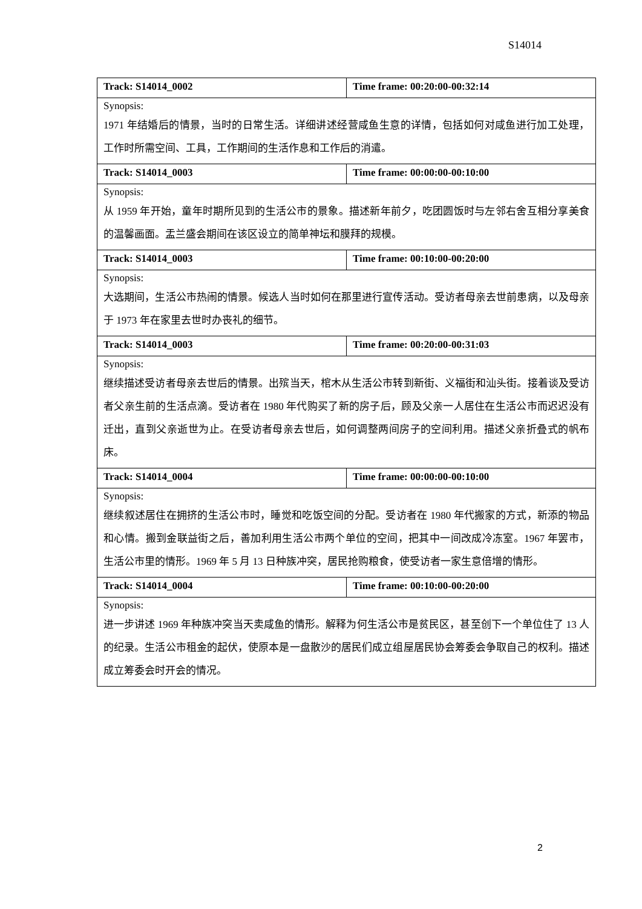S14014
| Track: S14014_0002 | Time frame: 00:20:00-00:32:14 |
| Synopsis: 1971 年结婚后的情景，当时的日常生活。详细讲述经营咸鱼生意的详情，包括如何对咸鱼进行加工处理，工作时所需空间、工具，工作期间的生活作息和工作后的消遣。 | |
| Track: S14014_0003 | Time frame: 00:00:00-00:10:00 |
| Synopsis: 从 1959 年开始，童年时期所见到的生活公市的景象。描述新年前夕，吃团圆饭时与左邻右舍互相分享美食的温馨画面。盂兰盛会期间在该区设立的简单神坛和膜拜的规模。 | |
| Track: S14014_0003 | Time frame: 00:10:00-00:20:00 |
| Synopsis: 大选期间，生活公市热闹的情景。候选人当时如何在那里进行宣传活动。受访者母亲去世前患病，以及母亲于 1973 年在家里去世时办丧礼的细节。 | |
| Track: S14014_0003 | Time frame: 00:20:00-00:31:03 |
| Synopsis: 继续描述受访者母亲去世后的情景。出殡当天，棺木从生活公市转到新街、义福街和汕头街。接着谈及受访者父亲生前的生活点滴。受访者在 1980 年代购买了新的房子后，顾及父亲一人居住在生活公市而迟迟没有迁出，直到父亲逝世为止。在受访者母亲去世后，如何调整两间房子的空间利用。描述父亲折叠式的帆布床。 | |
| Track: S14014_0004 | Time frame: 00:00:00-00:10:00 |
| Synopsis: 继续叙述居住在拥挤的生活公市时，睡觉和吃饭空间的分配。受访者在 1980 年代搬家的方式，新添的物品和心情。搬到金联益街之后，善加利用生活公市两个单位的空间，把其中一间改成冷冻室。1967 年罢市，生活公市里的情形。1969 年 5 月 13 日种族冲突，居民抢购粮食，使受访者一家生意倍增的情形。 | |
| Track: S14014_0004 | Time frame: 00:10:00-00:20:00 |
| Synopsis: 进一步讲述 1969 年种族冲突当天卖咸鱼的情形。解释为何生活公市是贫民区，甚至创下一个单位住了 13 人的纪录。生活公市租金的起伏，使原本是一盘散沙的居民们成立组屋居民协会筹委会争取自己的权利。描述成立筹委会时开会的情况。 | |
2